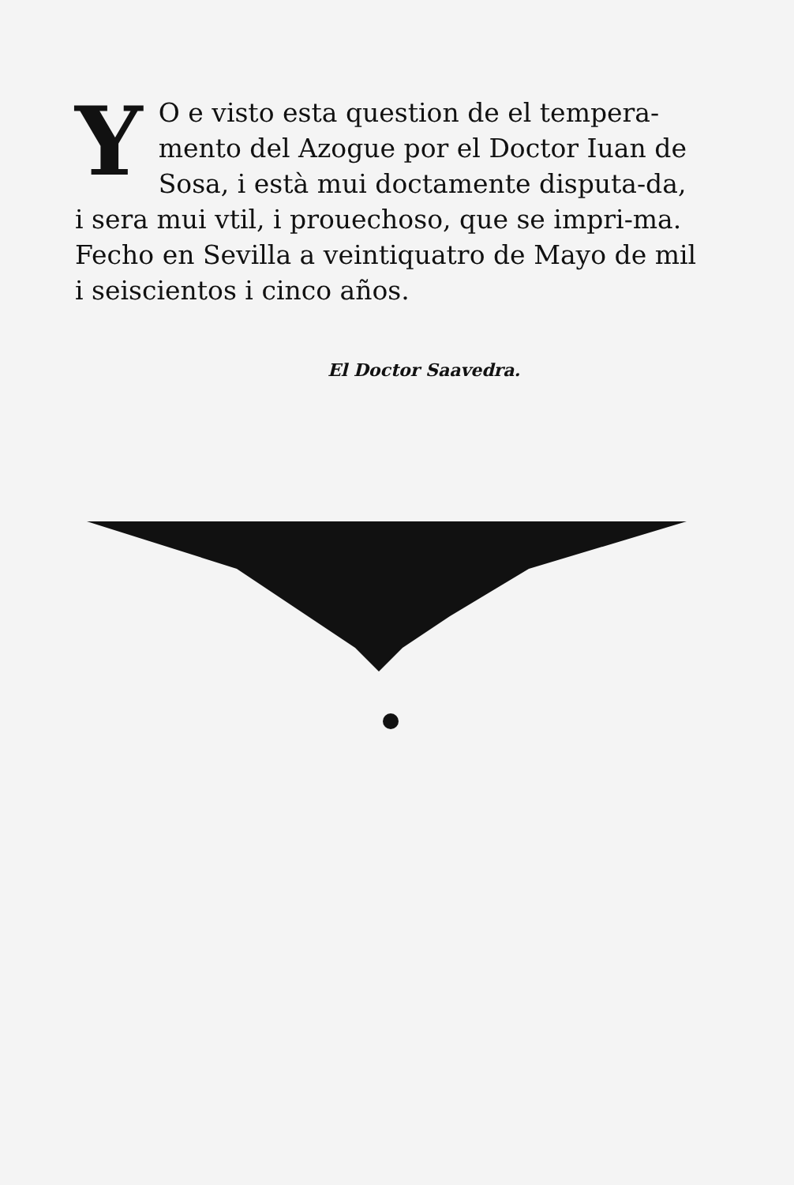YO e visto esta question de el tempera-mento del Azogue por el Doctor Iuan de Sosa, i està mui doctamente disputa-da, i sera mui vtil, i prouechoso, que se impri-ma. Fecho en Sevilla a veintiquatro de Mayo de mil i seiscientos i cinco años.
El Doctor Saavedra.